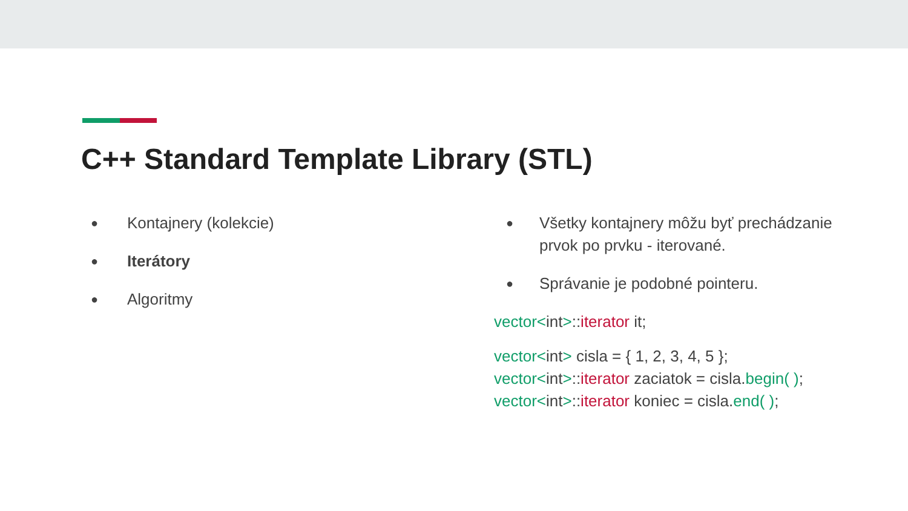C++ Standard Template Library (STL)
● Kontajnery (kolekcie)
● Iterátory
● Algoritmy
● Všetky kontajnery môžu byť prechádzanie prvok po prvku - iterované.
● Správanie je podobné pointeru.
vector<int>::iterator it;
vector<int> cisla = { 1, 2, 3, 4, 5 };
vector<int>::iterator zaciatok = cisla.begin( );
vector<int>::iterator koniec = cisla.end( );